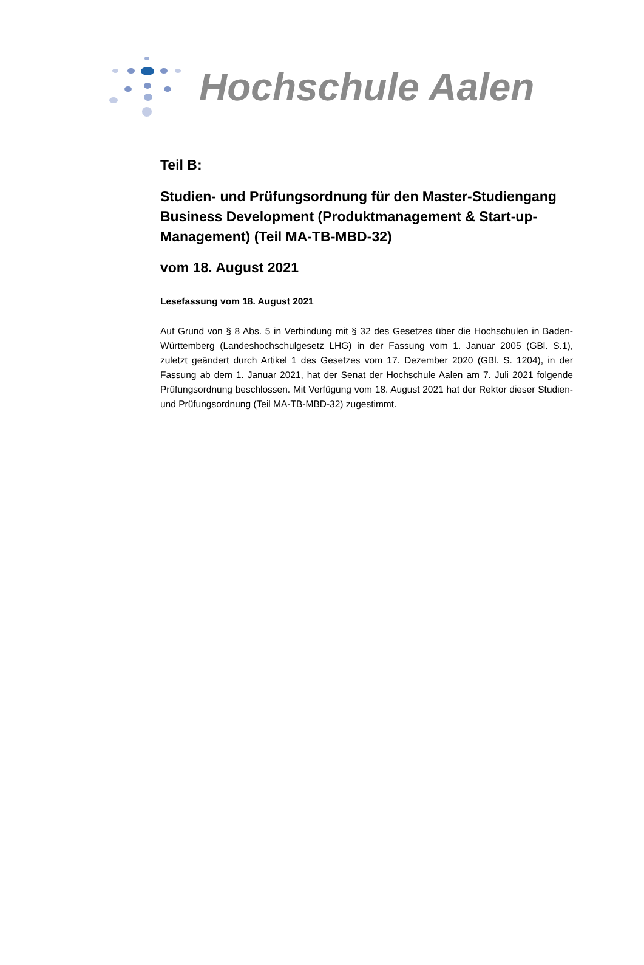Hochschule Aalen
Teil B:
Studien- und Prüfungsordnung für den Master-Studiengang Business Development (Produktmanagement & Start-up-Management) (Teil MA-TB-MBD-32)
vom 18. August 2021
Lesefassung vom 18. August 2021
Auf Grund von § 8 Abs. 5 in Verbindung mit § 32 des Gesetzes über die Hochschulen in Baden-Württemberg (Landeshochschulgesetz LHG) in der Fassung vom 1. Januar 2005 (GBl. S.1), zuletzt geändert durch Artikel 1 des Gesetzes vom 17. Dezember 2020 (GBl. S. 1204), in der Fassung ab dem 1. Januar 2021, hat der Senat der Hochschule Aalen am 7. Juli 2021 folgende Prüfungsordnung beschlossen. Mit Verfügung vom 18. August 2021 hat der Rektor dieser Studien- und Prüfungsordnung (Teil MA-TB-MBD-32) zugestimmt.